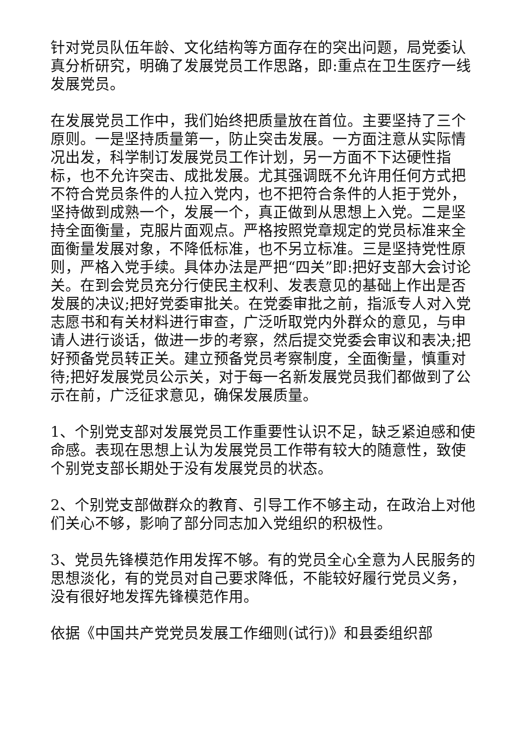针对党员队伍年龄、文化结构等方面存在的突出问题，局党委认真分析研究，明确了发展党员工作思路，即:重点在卫生医疗一线发展党员。
在发展党员工作中，我们始终把质量放在首位。主要坚持了三个原则。一是坚持质量第一，防止突击发展。一方面注意从实际情况出发，科学制订发展党员工作计划，另一方面不下达硬性指标，也不允许突击、成批发展。尤其强调既不允许用任何方式把不符合党员条件的人拉入党内，也不把符合条件的人拒于党外，坚持做到成熟一个，发展一个，真正做到从思想上入党。二是坚持全面衡量，克服片面观点。严格按照党章规定的党员标准来全面衡量发展对象，不降低标准，也不另立标准。三是坚持党性原则，严格入党手续。具体办法是严把“四关”即:把好支部大会讨论关。在到会党员充分行使民主权利、发表意见的基础上作出是否发展的决议;把好党委审批关。在党委审批之前，指派专人对入党志愿书和有关材料进行审查，广泛听取党内外群众的意见，与申请人进行谈话，做进一步的考察，然后提交党委会审议和表决;把好预备党员转正关。建立预备党员考察制度，全面衡量，慎重对待;把好发展党员公示关，对于每一名新发展党员我们都做到了公示在前，广泛征求意见，确保发展质量。
1、个别党支部对发展党员工作重要性认识不足，缺乏紧迫感和使命感。表现在思想上认为发展党员工作带有较大的随意性，致使个别党支部长期处于没有发展党员的状态。
2、个别党支部做群众的教育、引导工作不够主动，在政治上对他们关心不够，影响了部分同志加入党组织的积极性。
3、党员先锋模范作用发挥不够。有的党员全心全意为人民服务的思想淡化，有的党员对自己要求降低，不能较好履行党员义务，没有很好地发挥先锋模范作用。
依据《中国共产党党员发展工作细则(试行)》和县委组织部